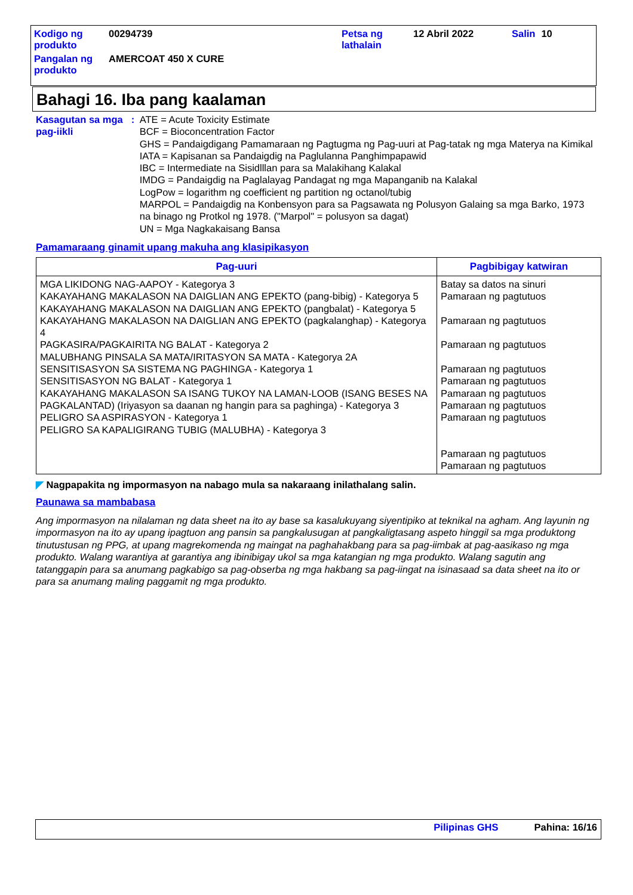| Kodigo ng produkto | 00294739 | Petsa ng lathalain | 12 Abril 2022 | Salin | 10 |
| Pangalan ng produkto | AMERCOAT 450 X CURE | | | | |
Bahagi 16. Iba pang kaalaman
Kasagutan sa mga pag-iikli
: ATE = Acute Toxicity Estimate
BCF = Bioconcentration Factor
GHS = Pandaigdigang Pamamaraan ng Pagtugma ng Pag-uuri at Pag-tatak ng mga Materya na Kimikal
IATA = Kapisanan sa Pandaigdig na Paglulanna Panghimpapawid
IBC = Intermediate na Sisidlllan para sa Malakihang Kalakal
IMDG = Pandaigdig na Paglalayag Pandagat ng mga Mapanganib na Kalakal
LogPow = logarithm ng coefficient ng partition ng octanol/tubig
MARPOL = Pandaigdig na Konbensyon para sa Pagsawata ng Polusyon Galaing sa mga Barko, 1973 na binago ng Protkol ng 1978. ("Marpol" = polusyon sa dagat)
UN = Mga Nagkakaisang Bansa
Pamamaraang ginamit upang makuha ang klasipikasyon
| Pag-uuri | Pagbibigay katwiran |
| --- | --- |
| MGA LIKIDONG NAG-AAPOY - Kategorya 3 KAKAYAHANG MAKALASON NA DAIGLIAN ANG EPEKTO (pang-bibig) - Kategorya 5 KAKAYAHANG MAKALASON NA DAIGLIAN ANG EPEKTO (pangbalat) - Kategorya 5 KAKAYAHANG MAKALASON NA DAIGLIAN ANG EPEKTO (pagkalanghap) - Kategorya 4 PAGKASIRA/PAGKAIRITA NG BALAT - Kategorya 2 MALUBHANG PINSALA SA MATA/IRITASYON SA MATA - Kategorya 2A SENSITISASYON SA SISTEMA NG PAGHINGA - Kategorya 1 SENSITISASYON NG BALAT - Kategorya 1 KAKAYAHANG MAKALASON SA ISANG TUKOY NA LAMAN-LOOB (ISANG BESES NA PAGKALANTAD) (Iriyasyon sa daanan ng hangin para sa paghinga) - Kategorya 3 PELIGRO SA ASPIRASYON - Kategorya 1 PELIGRO SA KAPALIGIRANG TUBIG (MALUBHA) - Kategorya 3 | Batay sa datos na sinuri Pamaraan ng pagtutuos Pamaraan ng pagtutuos Pamaraan ng pagtutuos Pamaraan ng pagtutuos Pamaraan ng pagtutuos Pamaraan ng pagtutuos Pamaraan ng pagtutuos Pamaraan ng pagtutuos Pamaraan ng pagtutuos Pamaraan ng pagtutuos |
◤ Nagpapakita ng impormasyon na nabago mula sa nakaraang inilathalang salin.
Paunawa sa mambabasa
Ang impormasyon na nilalaman ng data sheet na ito ay base sa kasalukuyang siyentipiko at teknikal na agham. Ang layunin ng impormasyon na ito ay upang ipagtuon ang pansin sa pangkalusugan at pangkaligtasang aspeto hinggil sa mga produktong tinutustusan ng PPG, at upang magrekomenda ng maingat na paghahakbang para sa pag-iimbak at pag-aasikaso ng mga produkto. Walang warantiya at garantiya ang ibinibigay ukol sa mga katangian ng mga produkto. Walang sagutin ang tatanggapin para sa anumang pagkabigo sa pag-obserba ng mga hakbang sa pag-iingat na isinasaad sa data sheet na ito or para sa anumang maling paggamit ng mga produkto.
Pilipinas GHS Pahina: 16/16